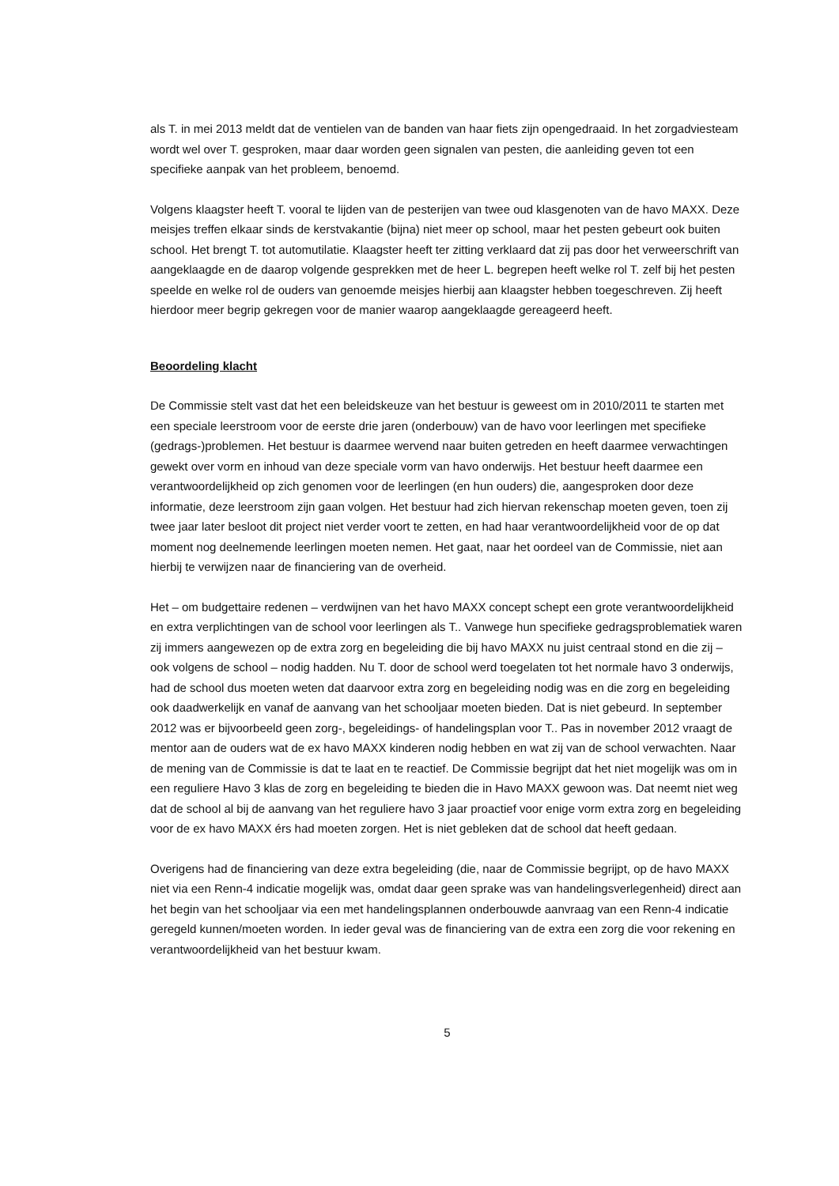als T. in mei 2013 meldt dat de ventielen van de banden van haar fiets zijn opengedraaid. In het zorgadviesteam wordt wel over T. gesproken, maar daar worden geen signalen van pesten, die aanleiding geven tot een specifieke aanpak van het probleem, benoemd.
Volgens klaagster heeft T. vooral te lijden van de pesterijen van twee oud klasgenoten van de havo MAXX. Deze meisjes treffen elkaar sinds de kerstvakantie (bijna) niet meer op school, maar het pesten gebeurt ook buiten school. Het brengt T. tot automutilatie. Klaagster heeft ter zitting verklaard dat zij pas door het verweerschrift van aangeklaagde en de daarop volgende gesprekken met de heer L. begrepen heeft welke rol T. zelf bij het pesten speelde en welke rol de ouders van genoemde meisjes hierbij aan klaagster hebben toegeschreven. Zij heeft hierdoor meer begrip gekregen voor de manier waarop aangeklaagde gereageerd heeft.
Beoordeling klacht
De Commissie stelt vast dat het een beleidskeuze van het bestuur is geweest om in 2010/2011 te starten met een speciale leerstroom voor de eerste drie jaren (onderbouw) van de havo voor leerlingen met specifieke (gedrags-)problemen. Het bestuur is daarmee wervend naar buiten getreden en heeft daarmee verwachtingen gewekt over vorm en inhoud van deze speciale vorm van havo onderwijs. Het bestuur heeft daarmee een verantwoordelijkheid op zich genomen voor de leerlingen (en hun ouders) die, aangesproken door deze informatie, deze leerstroom zijn gaan volgen. Het bestuur had zich hiervan rekenschap moeten geven, toen zij twee jaar later besloot dit project niet verder voort te zetten, en had haar verantwoordelijkheid voor de op dat moment nog deelnemende leerlingen moeten nemen. Het gaat, naar het oordeel van de Commissie, niet aan hierbij te verwijzen naar de financiering van de overheid.
Het – om budgettaire redenen – verdwijnen van het havo MAXX concept schept een grote verantwoordelijkheid en extra verplichtingen van de school voor leerlingen als T.. Vanwege hun specifieke gedragsproblematiek waren zij immers aangewezen op de extra zorg en begeleiding die bij havo MAXX nu juist centraal stond en die zij – ook volgens de school – nodig hadden. Nu T. door de school werd toegelaten tot het normale havo 3 onderwijs, had de school dus moeten weten dat daarvoor extra zorg en begeleiding nodig was en die zorg en begeleiding ook daadwerkelijk en vanaf de aanvang van het schooljaar moeten bieden. Dat is niet gebeurd. In september 2012 was er bijvoorbeeld geen zorg-, begeleidings- of handelingsplan voor T.. Pas in november 2012 vraagt de mentor aan de ouders wat de ex havo MAXX kinderen nodig hebben en wat zij van de school verwachten. Naar de mening van de Commissie is dat te laat en te reactief. De Commissie begrijpt dat het niet mogelijk was om in een reguliere Havo 3 klas de zorg en begeleiding te bieden die in Havo MAXX gewoon was. Dat neemt niet weg dat de school al bij de aanvang van het reguliere havo 3 jaar proactief voor enige vorm extra zorg en begeleiding voor de ex havo MAXX érs had moeten zorgen. Het is niet gebleken dat de school dat heeft gedaan.
Overigens had de financiering van deze extra begeleiding (die, naar de Commissie begrijpt, op de havo MAXX niet via een Renn-4 indicatie mogelijk was, omdat daar geen sprake was van handelingsverlegenheid) direct aan het begin van het schooljaar via een met handelingsplannen onderbouwde aanvraag van een Renn-4 indicatie geregeld kunnen/moeten worden. In ieder geval was de financiering van de extra een zorg die voor rekening en verantwoordelijkheid van het bestuur kwam.
5